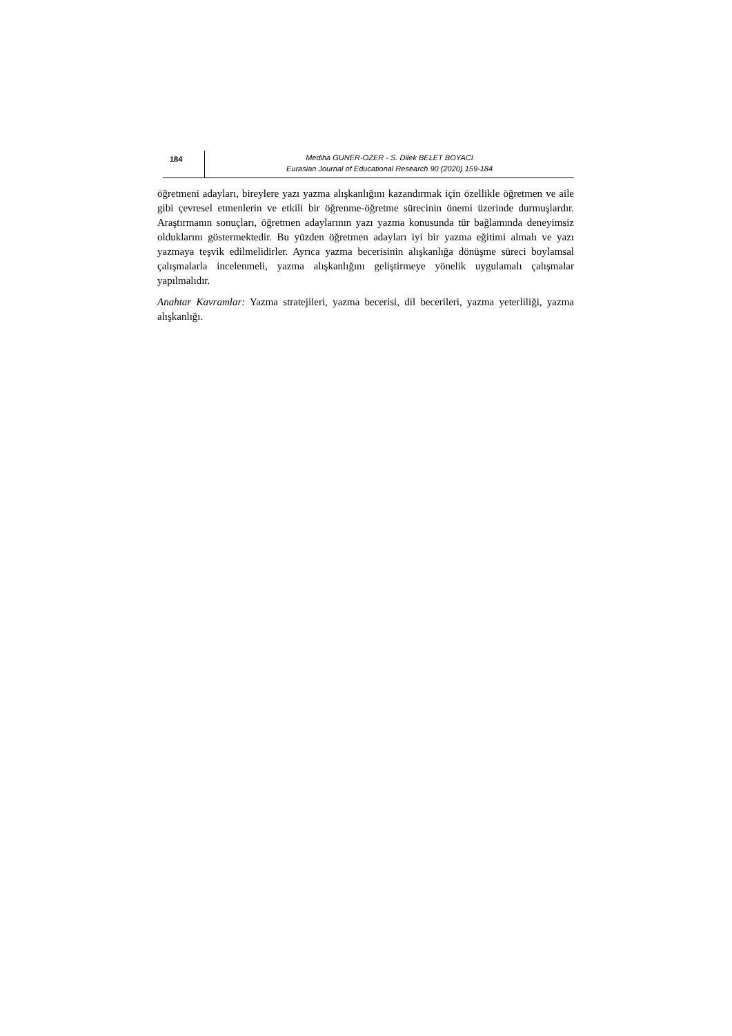184
Mediha GUNER-OZER - S. Dilek BELET BOYACI
Eurasian Journal of Educational Research 90 (2020) 159-184
öğretmeni adayları, bireylere yazı yazma alışkanlığını kazandırmak için özellikle öğretmen ve aile gibi çevresel etmenlerin ve etkili bir öğrenme-öğretme sürecinin önemi üzerinde durmuşlardır. Araştırmanın sonuçları, öğretmen adaylarının yazı yazma konusunda tür bağlamında deneyimsiz olduklarını göstermektedir. Bu yüzden öğretmen adayları iyi bir yazma eğitimi almalı ve yazı yazmaya teşvik edilmelidirler. Ayrıca yazma becerisinin alışkanlığa dönüşme süreci boylamsal çalışmalarla incelenmeli, yazma alışkanlığını geliştirmeye yönelik uygulamalı çalışmalar yapılmalıdır.
Anahtar Kavramlar: Yazma stratejileri, yazma becerisi, dil becerileri, yazma yeterliliği, yazma alışkanlığı.